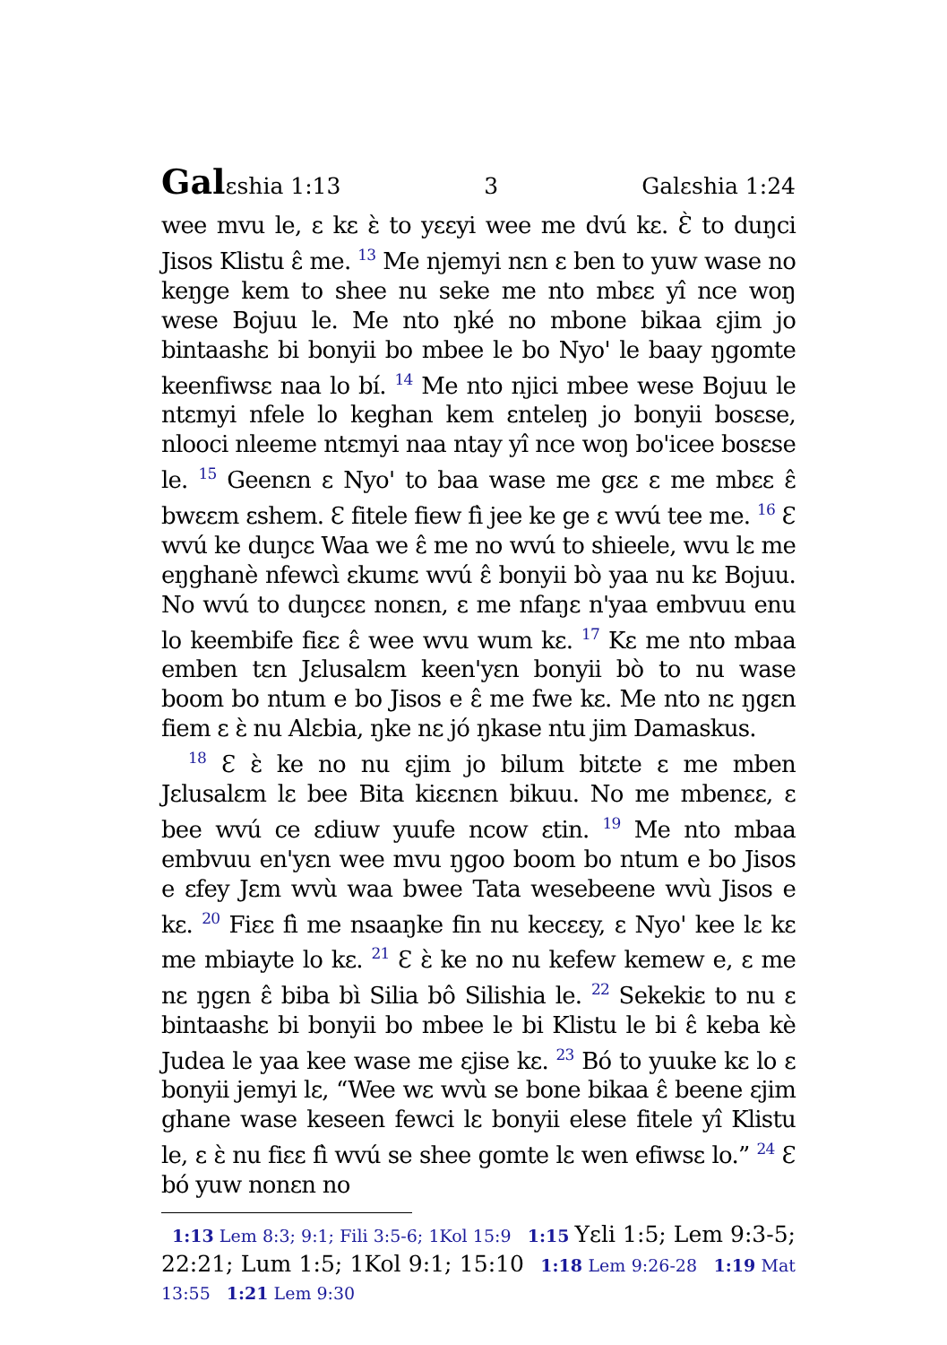Galɛshia 1:13 3 Galɛshia 1:24
wee mvu le, ɛ kɛ ɛ̀ to yɛɛyi wee me dvú kɛ. Ɛ̀ to duŋci Jisos Klistu ɛ̂ me. <sup>13</sup> Me njemyi nɛn ɛ ben to yuw wase no keŋge kem to shee nu seke me nto mbɛɛ yî nce woŋ wese Bojuu le. Me nto ŋké no mbone bikaa ɛjim jo bintaashɛ bi bonyii bo mbee le bo Nyo' le baay ŋgomte keenfiwsɛ naa lo bí. <sup>14</sup> Me nto njici mbee wese Bojuu le ntɛmyi nfele lo keghan kem ɛnteleŋ jo bonyii bosɛse, nlooci nleeme ntɛmyi naa ntay yî nce woŋ bo'icee bosɛse le. <sup>15</sup> Geenɛn ɛ Nyo' to baa wase me gɛɛ ɛ me mbɛɛ ɛ̂ bwɛɛm ɛshem. Ɛ fitele fiew fì jee ke ge ɛ wvú tee me. <sup>16</sup> Ɛ wvú ke duŋcɛ Waa we ɛ̂ me no wvú to shieele, wvu lɛ me eŋghanè nfewcì ɛkumɛ wvú ɛ̂ bonyii bò yaa nu kɛ Bojuu. No wvú to duŋcɛɛ nonɛn, ɛ me nfaŋɛ n'yaa embvuu enu lo keembife fiɛɛ ɛ̂ wee wvu wum kɛ. <sup>17</sup> Kɛ me nto mbaa emben tɛn Jɛlusalɛm keen'yɛn bonyii bò to nu wase boom bo ntum e bo Jisos e ɛ̂ me fwe kɛ. Me nto nɛ ŋgɛn fiem ɛ ɛ̀ nu Alɛbia, ŋke nɛ jó ŋkase ntu jim Damaskus.
<sup>18</sup> Ɛ ɛ̀ ke no nu ɛjim jo bilum bitɛte ɛ me mben Jɛlusalɛm lɛ bee Bita kiɛɛnɛn bikuu. No me mbenɛɛ, ɛ bee wvú ce ɛdiuw yuufe ncow ɛtin. <sup>19</sup> Me nto mbaa embvuu en'yɛn wee mvu ŋgoo boom bo ntum e bo Jisos e ɛfey Jɛm wvù waa bwee Tata wesebeene wvù Jisos e kɛ. <sup>20</sup> Fiɛɛ fì me nsaaŋke fin nu kecɛɛy, ɛ Nyo' kee lɛ kɛ me mbiayte lo kɛ. <sup>21</sup> Ɛ ɛ̀ ke no nu kefew kemew e, ɛ me nɛ ŋgɛn ɛ̂ biba bì Silia bô Silishia le. <sup>22</sup> Sekekiɛ to nu ɛ bintaashɛ bi bonyii bo mbee le bi Klistu le bi ɛ̂ keba kè Judea le yaa kee wase me ɛjise kɛ. <sup>23</sup> Bó to yuuke kɛ lo ɛ bonyii jemyi lɛ, “Wee wɛ wvù se bone bikaa ɛ̂ beene ɛjim ghane wase keseen fewci lɛ bonyii elese fitele yî Klistu le, ɛ ɛ̀ nu fiɛɛ fì wvú se shee gomte lɛ wen efiwsɛ lo.” <sup>24</sup> Ɛ bó yuw nonɛn no
1:13 Lem 8:3; 9:1; Fili 3:5-6; 1Kol 15:9 1:15 Yɛli 1:5; Lem 9:3-5; 22:21; Lum 1:5; 1Kol 9:1; 15:10 1:18 Lem 9:26-28 1:19 Mat 13:55 1:21 Lem 9:30